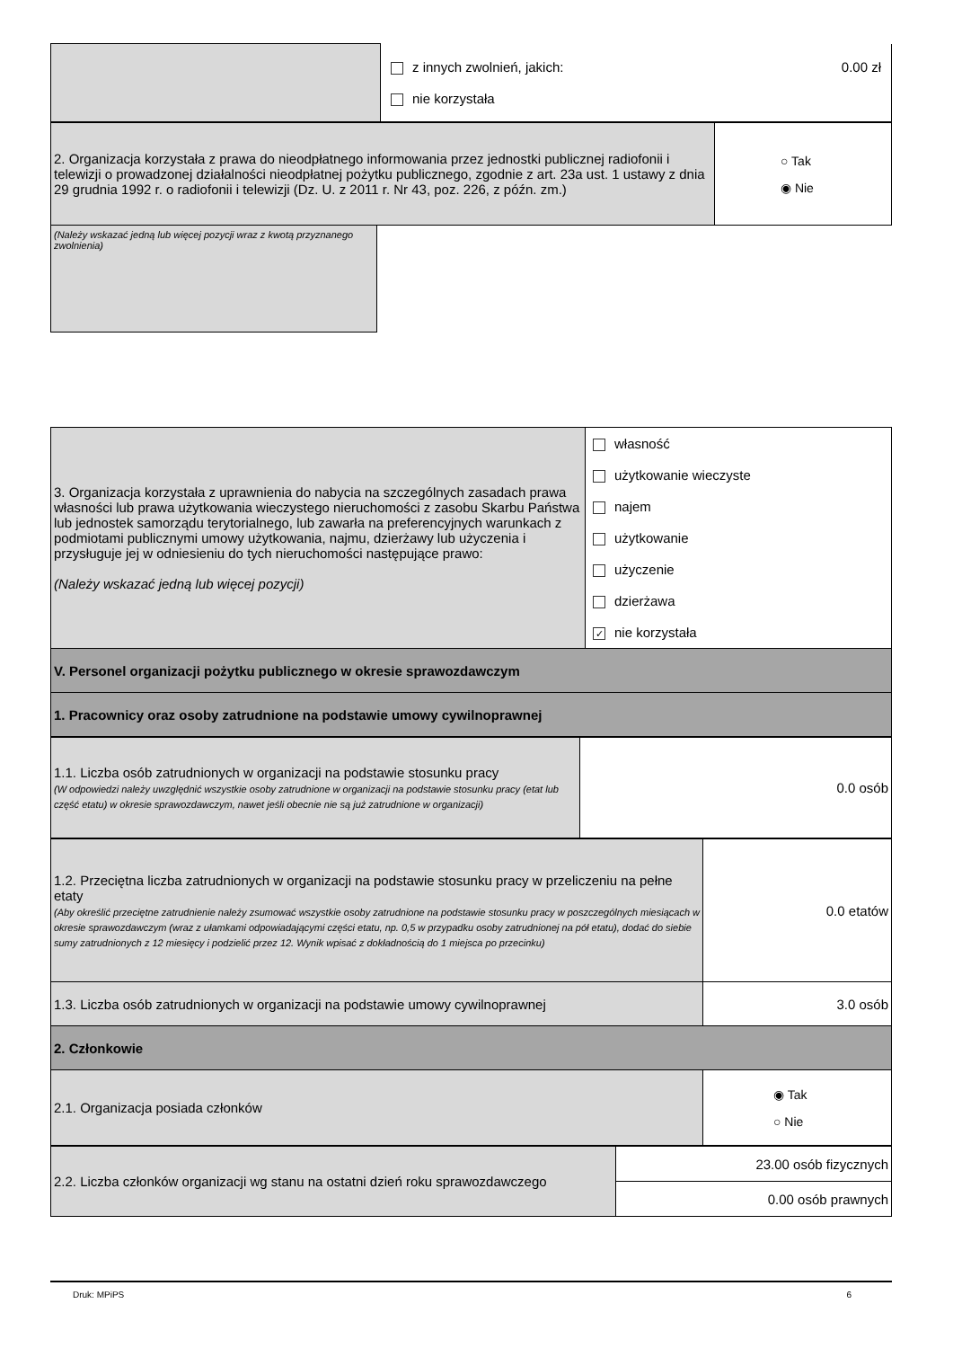| | z innych zwolnień, jakich: 0.00 zł nie korzystała |
| 2. Organizacja korzystała z prawa do nieodpłatnego informowania przez jednostki publicznej radiofonii i telewizji o prowadzonej działalności nieodpłatnej pożytku publicznego, zgodnie z art. 23a ust. 1 ustawy z dnia 29 grudnia 1992 r. o radiofonii i telewizji (Dz. U. z 2011 r. Nr 43, poz. 226, z późn. zm.) | ○ Tak ◉ Nie |
(Należy wskazać jedną lub więcej pozycji wraz z kwotą przyznanego zwolnienia)
| 3. Organizacja korzystała z uprawnienia do nabycia na szczególnych zasadach prawa własności lub prawa użytkowania wieczystego nieruchomości z zasobu Skarbu Państwa lub jednostek samorządu terytorialnego, lub zawarła na preferencyjnych warunkach z podmiotami publicznymi umowy użytkowania, najmu, dzierżawy lub użyczenia i przysługuje jej w odniesieniu do tych nieruchomości następujące prawo: (Należy wskazać jedną lub więcej pozycji) | własność użytkowanie wieczyste najem użytkowanie użyczenie dzierżawa ✓ nie korzystała |
| V. Personel organizacji pożytku publicznego w okresie sprawozdawczym | |
| 1. Pracownicy oraz osoby zatrudnione na podstawie umowy cywilnoprawnej | |
| 1.1. Liczba osób zatrudnionych w organizacji na podstawie stosunku pracy (W odpowiedzi należy uwzględnić wszystkie osoby zatrudnione w organizacji na podstawie stosunku pracy (etat lub część etatu) w okresie sprawozdawczym, nawet jeśli obecnie nie są już zatrudnione w organizacji) | 0.0 osób |
| 1.2. Przeciętna liczba zatrudnionych w organizacji na podstawie stosunku pracy w przeliczeniu na pełne etaty (Aby określić przeciętne zatrudnienie należy zsumować wszystkie osoby zatrudnione na podstawie stosunku pracy w poszczególnych miesiącach w okresie sprawozdawczym (wraz z ułamkami odpowiadającymi części etatu, np. 0,5 w przypadku osoby zatrudnionej na pół etatu), dodać do siebie sumy zatrudnionych z 12 miesięcy i podzielić przez 12. Wynik wpisać z dokładnością do 1 miejsca po przecinku) | 0.0 etatów |
| 1.3. Liczba osób zatrudnionych w organizacji na podstawie umowy cywilnoprawnej | 3.0 osób |
| 2. Członkowie | |
| 2.1. Organizacja posiada członków | ◉ Tak ○ Nie |
| 2.2. Liczba członków organizacji wg stanu na ostatni dzień roku sprawozdawczego | 23.00 osób fizycznych |
| | 0.00 osób prawnych |
Druk: MPiPS 6